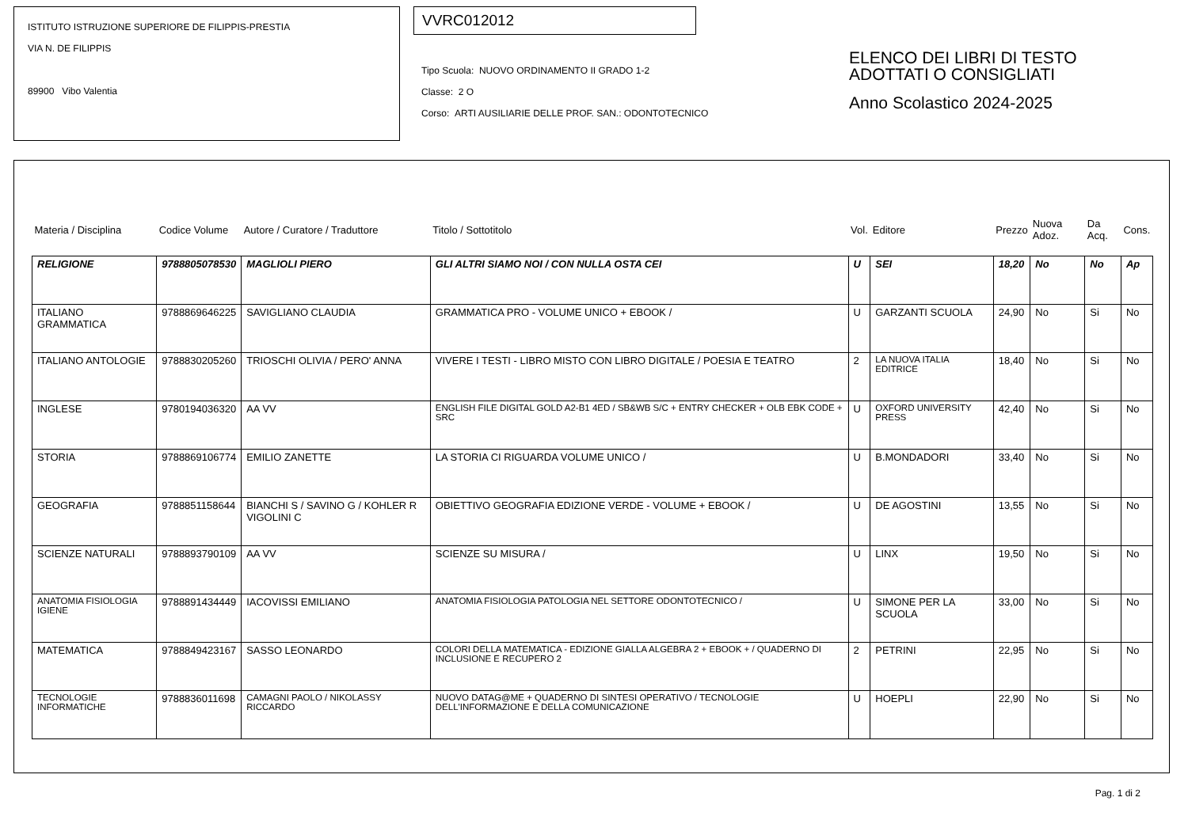ISTITUTO ISTRUZIONE SUPERIORE DE FILIPPIS-PRESTIA
VIA N. DE FILIPPIS
89900 Vibo Valentia
VVRC012012
Tipo Scuola: NUOVO ORDINAMENTO II GRADO 1-2
Classe: 2 O
Corso: ARTI AUSILIARIE DELLE PROF. SAN.: ODONTOTECNICO
ELENCO DEI LIBRI DI TESTO
ADOTTATI O CONSIGLIATI
Anno Scolastico 2024-2025
| Materia / Disciplina | Codice Volume | Autore / Curatore / Traduttore | Titolo / Sottotitolo | Vol. | Editore | Prezzo | Nuova Adoz. | Da Acq. | Cons. |
| --- | --- | --- | --- | --- | --- | --- | --- | --- | --- |
| RELIGIONE | 9788805078530 | MAGLIOLI PIERO | GLI ALTRI SIAMO NOI / CON NULLA OSTA CEI | U | SEI | 18,20 | No | No | Ap |
| ITALIANO GRAMMATICA | 9788869646225 | SAVIGLIANO CLAUDIA | GRAMMATICA PRO - VOLUME UNICO + EBOOK / | U | GARZANTI SCUOLA | 24,90 | No | Si | No |
| ITALIANO ANTOLOGIE | 9788830205260 | TRIOSCHI OLIVIA / PERO' ANNA | VIVERE I TESTI - LIBRO MISTO CON LIBRO DIGITALE / POESIA E TEATRO | 2 | LA NUOVA ITALIA EDITRICE | 18,40 | No | Si | No |
| INGLESE | 9780194036320 | AA VV | ENGLISH FILE DIGITAL GOLD A2-B1 4ED / SB&WB S/C + ENTRY CHECKER + OLB EBK CODE + SRC | U | OXFORD UNIVERSITY PRESS | 42,40 | No | Si | No |
| STORIA | 9788869106774 | EMILIO ZANETTE | LA STORIA CI RIGUARDA VOLUME UNICO / | U | B.MONDADORI | 33,40 | No | Si | No |
| GEOGRAFIA | 9788851158644 | BIANCHI S / SAVINO G / KOHLER R VIGOLINI C | OBIETTIVO GEOGRAFIA EDIZIONE VERDE - VOLUME + EBOOK / | U | DE AGOSTINI | 13,55 | No | Si | No |
| SCIENZE NATURALI | 9788893790109 | AA VV | SCIENZE SU MISURA / | U | LINX | 19,50 | No | Si | No |
| ANATOMIA FISIOLOGIA IGIENE | 9788891434449 | IACOVISSI EMILIANO | ANATOMIA FISIOLOGIA PATOLOGIA NEL SETTORE ODONTOTECNICO / | U | SIMONE PER LA SCUOLA | 33,00 | No | Si | No |
| MATEMATICA | 9788849423167 | SASSO LEONARDO | COLORI DELLA MATEMATICA - EDIZIONE GIALLA ALGEBRA 2 + EBOOK + / QUADERNO DI INCLUSIONE E RECUPERO 2 | 2 | PETRINI | 22,95 | No | Si | No |
| TECNOLOGIE INFORMATICHE | 9788836011698 | CAMAGNI PAOLO / NIKOLASSY RICCARDO | NUOVO DATAG@ME + QUADERNO DI SINTESI OPERATIVO / TECNOLOGIE DELL'INFORMAZIONE E DELLA COMUNICAZIONE | U | HOEPLI | 22,90 | No | Si | No |
Pag. 1 di 2